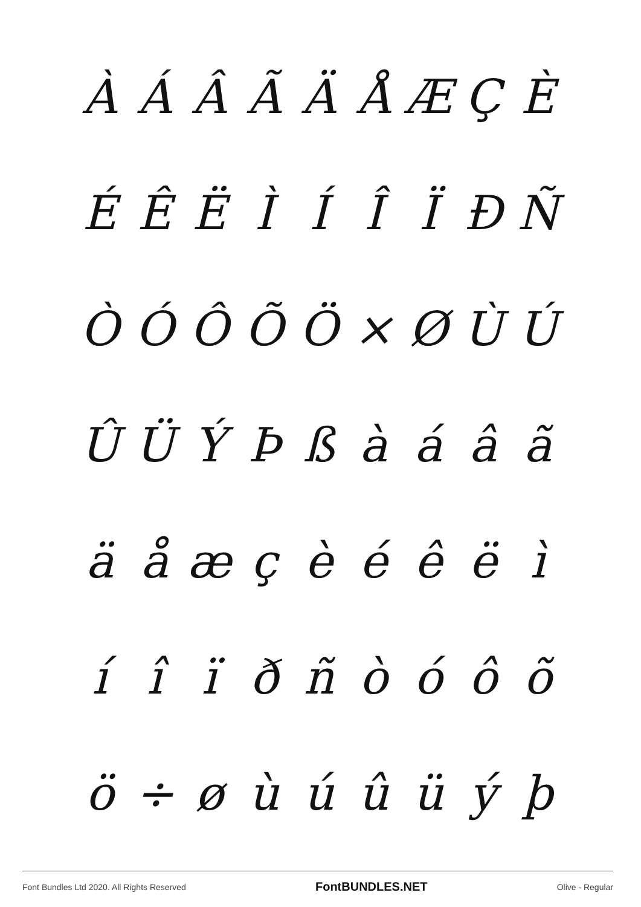À Á Â Ã Ä Å Æ Ç È
É Ê Ë Ì Í Î Ï Ð Ñ
Ò Ó Ô Õ Ö × Ø Ù Ú
Û Ü Ý Þ ß à á â ã
ä å æ ç è é ê ë ì
í î ï ð ñ ò ó ô õ
ö ÷ ø ù ú û ü ý þ
Font Bundles Ltd 2020. All Rights Reserved FontBUNDLES.NET Olive - Regular